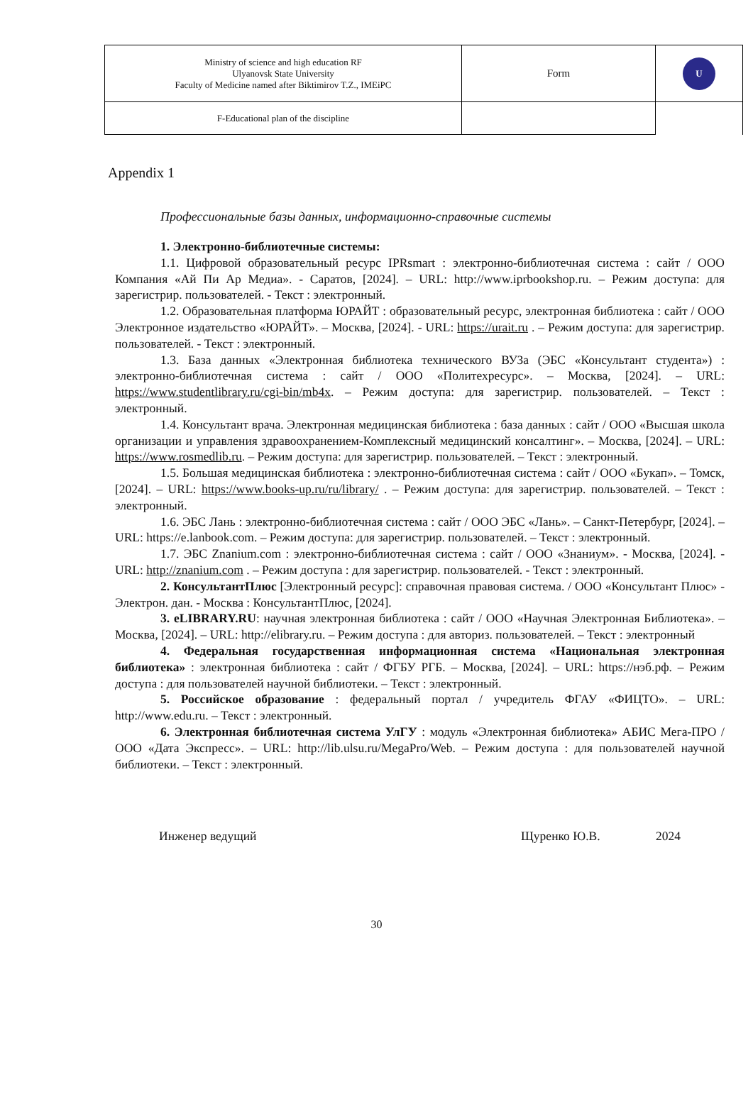| Ministry of science and high education RF Ulyanovsk State University Faculty of Medicine named after Biktimirov T.Z., IMEiPC | Form | U |
| F-Educational plan of the discipline | | |
Appendix 1
Профессиональные базы данных, информационно-справочные системы
1. Электронно-библиотечные системы:
1.1. Цифровой образовательный ресурс IPRsmart : электронно-библиотечная система : сайт / ООО Компания «Ай Пи Ар Медиа». - Саратов, [2024]. – URL: http://www.iprbookshop.ru. – Режим доступа: для зарегистрир. пользователей. - Текст : электронный.
1.2. Образовательная платформа ЮРАЙТ : образовательный ресурс, электронная библиотека : сайт / ООО Электронное издательство «ЮРАЙТ». – Москва, [2024]. - URL: https://urait.ru . – Режим доступа: для зарегистрир. пользователей. - Текст : электронный.
1.3. База данных «Электронная библиотека технического ВУЗа (ЭБС «Консультант студента») : электронно-библиотечная система : сайт / ООО «Политехресурс». – Москва, [2024]. – URL: https://www.studentlibrary.ru/cgi-bin/mb4x. – Режим доступа: для зарегистрир. пользователей. – Текст : электронный.
1.4. Консультант врача. Электронная медицинская библиотека : база данных : сайт / ООО «Высшая школа организации и управления здравоохранением-Комплексный медицинский консалтинг». – Москва, [2024]. – URL: https://www.rosmedlib.ru. – Режим доступа: для зарегистрир. пользователей. – Текст : электронный.
1.5. Большая медицинская библиотека : электронно-библиотечная система : сайт / ООО «Букап». – Томск, [2024]. – URL: https://www.books-up.ru/ru/library/ . – Режим доступа: для зарегистрир. пользователей. – Текст : электронный.
1.6. ЭБС Лань : электронно-библиотечная система : сайт / ООО ЭБС «Лань». – Санкт-Петербург, [2024]. – URL: https://e.lanbook.com. – Режим доступа: для зарегистрир. пользователей. – Текст : электронный.
1.7. ЭБС Znanium.com : электронно-библиотечная система : сайт / ООО «Знаниум». - Москва, [2024]. - URL: http://znanium.com . – Режим доступа : для зарегистрир. пользователей. - Текст : электронный.
2. КонсультантПлюс [Электронный ресурс]: справочная правовая система. / ООО «Консультант Плюс» - Электрон. дан. - Москва : КонсультантПлюс, [2024].
3. eLIBRARY.RU: научная электронная библиотека : сайт / ООО «Научная Электронная Библиотека». – Москва, [2024]. – URL: http://elibrary.ru. – Режим доступа : для авториз. пользователей. – Текст : электронный
4. Федеральная государственная информационная система «Национальная электронная библиотека» : электронная библиотека : сайт / ФГБУ РГБ. – Москва, [2024]. – URL: https://нэб.рф. – Режим доступа : для пользователей научной библиотеки. – Текст : электронный.
5. Российское образование : федеральный портал / учредитель ФГАУ «ФИЦТО». – URL: http://www.edu.ru. – Текст : электронный.
6. Электронная библиотечная система УлГУ : модуль «Электронная библиотека» АБИС Мега-ПРО / ООО «Дата Экспресс». – URL: http://lib.ulsu.ru/MegaPro/Web. – Режим доступа : для пользователей научной библиотеки. – Текст : электронный.
Инженер ведущий Щуренко Ю.В. 2024
30